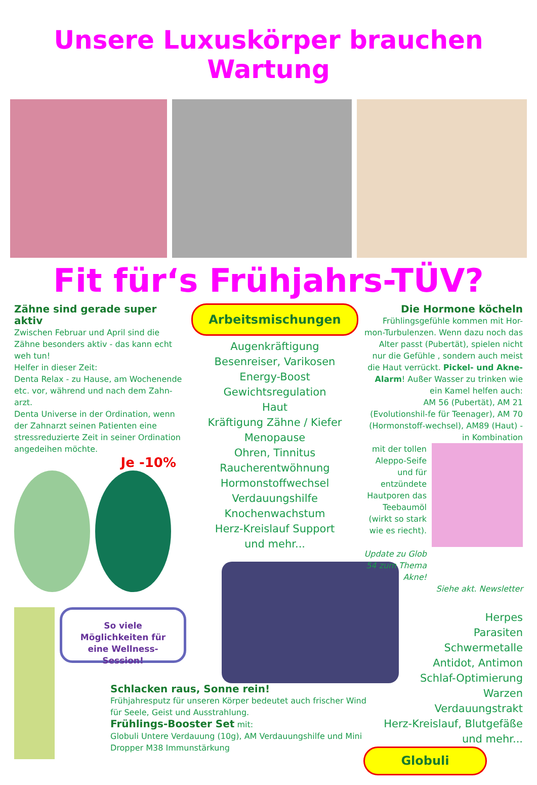Unsere Luxuskörper brauchen Wartung
Fit für‘s Frühjahrs-TÜV?
Zähne sind gerade super aktiv
Zwischen Februar und April sind die Zähne besonders aktiv - das kann echt weh tun!
Helfer in dieser Zeit:
Denta Relax - zu Hause, am Wochenende etc. vor, während und nach dem Zahn-arzt.
Denta Universe in der Ordination, wenn der Zahnarzt seinen Patienten eine stressreduzierte Zeit in seiner Ordination angedeihen möchte.
Je -10%
So viele Möglichkeiten für eine Wellness-Session!
Arbeitsmischungen
Augenkräftigung
Besenreiser, Varikosen
Energy-Boost
Gewichtsregulation
Haut
Kräftigung Zähne / Kiefer
Menopause
Ohren, Tinnitus
Raucherentwöhnung
Hormonstoffwechsel
Verdauungshilfe
Knochenwachstum
Herz-Kreislauf Support
und mehr...
Schlacken raus, Sonne rein!
Frühjahresputz für unseren Körper bedeutet auch frischer Wind für Seele, Geist und Ausstrahlung.
Frühlings-Booster Set mit:
Globuli Untere Verdauung (10g), AM Verdauungshilfe und Mini Dropper M38 Immunstärkung
Die Hormone köcheln
Frühlingsgefühle kommen mit Hor-mon-Turbulenzen. Wenn dazu noch das Alter passt (Pubertät), spielen nicht nur die Gefühle , sondern auch meist die Haut verrückt. Pickel- und Akne-Alarm! Außer Wasser zu trinken wie ein Kamel helfen auch:
AM 56 (Pubertät), AM 21 (Evolutionshil-fe für Teenager), AM 70 (Hormonstoff-wechsel), AM89 (Haut) - in Kombination
mit der tollen Aleppo-Seife und für entzündete Hautporen das Teebaumöl (wirkt so stark wie es riecht).
Update zu Glob 54 zum Thema Akne!
Siehe akt. Newsletter
Herpes
Parasiten
Schwermetalle
Antidot, Antimon
Schlaf-Optimierung
Warzen
Verdauungstrakt
Herz-Kreislauf, Blutgefäße
und mehr...
Globuli